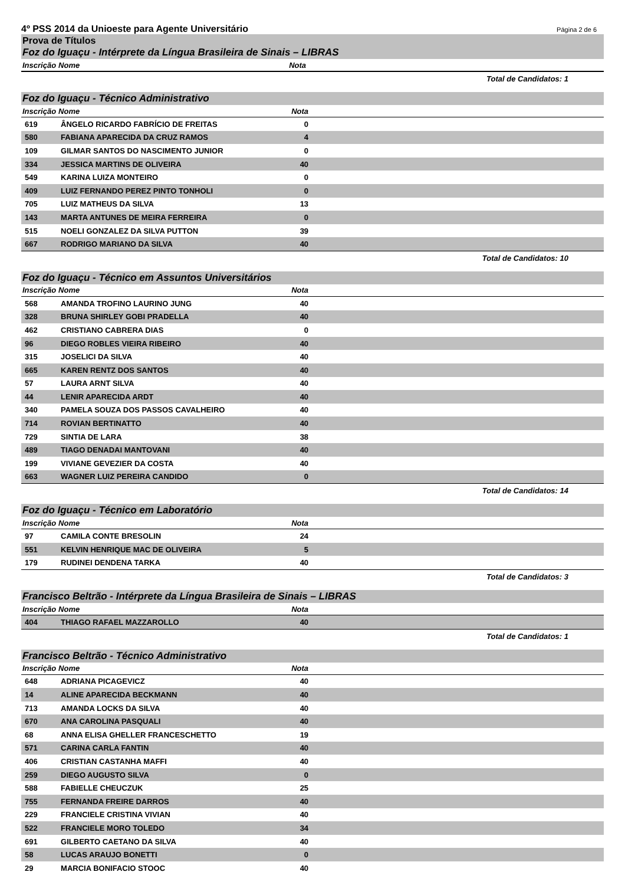4º PSS 2014 da Unioeste para Agente Universitário Página 2 de 6
Prova de Títulos
Foz do Iguaçu - Intérprete da Língua Brasileira de Sinais – LIBRAS
| Inscrição | Nome | Nota | |
| --- | --- | --- | --- |
Total de Candidatos: 1
Foz do Iguaçu - Técnico Administrativo
| Inscrição | Nome | Nota | |
| --- | --- | --- | --- |
| 619 | ÂNGELO RICARDO FABRÍCIO DE FREITAS | 0 | |
| 580 | FABIANA APARECIDA DA CRUZ RAMOS | 4 | |
| 109 | GILMAR SANTOS DO NASCIMENTO JUNIOR | 0 | |
| 334 | JESSICA MARTINS DE OLIVEIRA | 40 | |
| 549 | KARINA LUIZA MONTEIRO | 0 | |
| 409 | LUIZ FERNANDO PEREZ PINTO TONHOLI | 0 | |
| 705 | LUIZ MATHEUS DA SILVA | 13 | |
| 143 | MARTA ANTUNES DE MEIRA FERREIRA | 0 | |
| 515 | NOELI GONZALEZ DA SILVA PUTTON | 39 | |
| 667 | RODRIGO MARIANO DA SILVA | 40 | |
Total de Candidatos: 10
Foz do Iguaçu - Técnico em Assuntos Universitários
| Inscrição | Nome | Nota | |
| --- | --- | --- | --- |
| 568 | AMANDA TROFINO LAURINO JUNG | 40 | |
| 328 | BRUNA SHIRLEY GOBI PRADELLA | 40 | |
| 462 | CRISTIANO CABRERA DIAS | 0 | |
| 96 | DIEGO ROBLES VIEIRA RIBEIRO | 40 | |
| 315 | JOSELICI DA SILVA | 40 | |
| 665 | KAREN RENTZ DOS SANTOS | 40 | |
| 57 | LAURA ARNT SILVA | 40 | |
| 44 | LENIR APARECIDA ARDT | 40 | |
| 340 | PAMELA SOUZA DOS PASSOS CAVALHEIRO | 40 | |
| 714 | ROVIAN BERTINATTO | 40 | |
| 729 | SINTIA DE LARA | 38 | |
| 489 | TIAGO DENADAI MANTOVANI | 40 | |
| 199 | VIVIANE GEVEZIER DA COSTA | 40 | |
| 663 | WAGNER LUIZ PEREIRA CANDIDO | 0 | |
Total de Candidatos: 14
Foz do Iguaçu - Técnico em Laboratório
| Inscrição | Nome | Nota | |
| --- | --- | --- | --- |
| 97 | CAMILA CONTE BRESOLIN | 24 | |
| 551 | KELVIN HENRIQUE MAC DE OLIVEIRA | 5 | |
| 179 | RUDINEI DENDENA TARKA | 40 | |
Total de Candidatos: 3
Francisco Beltrão - Intérprete da Língua Brasileira de Sinais – LIBRAS
| Inscrição | Nome | Nota | |
| --- | --- | --- | --- |
| 404 | THIAGO RAFAEL MAZZAROLLO | 40 | |
Total de Candidatos: 1
Francisco Beltrão - Técnico Administrativo
| Inscrição | Nome | Nota | |
| --- | --- | --- | --- |
| 648 | ADRIANA PICAGEVICZ | 40 | |
| 14 | ALINE APARECIDA BECKMANN | 40 | |
| 713 | AMANDA LOCKS DA SILVA | 40 | |
| 670 | ANA CAROLINA PASQUALI | 40 | |
| 68 | ANNA ELISA GHELLER FRANCESCHETTO | 19 | |
| 571 | CARINA CARLA FANTIN | 40 | |
| 406 | CRISTIAN CASTANHA MAFFI | 40 | |
| 259 | DIEGO AUGUSTO SILVA | 0 | |
| 588 | FABIELLE CHEUCZUK | 25 | |
| 755 | FERNANDA FREIRE DARROS | 40 | |
| 229 | FRANCIELE CRISTINA VIVIAN | 40 | |
| 522 | FRANCIELE MORO TOLEDO | 34 | |
| 691 | GILBERTO CAETANO DA SILVA | 40 | |
| 58 | LUCAS ARAUJO BONETTI | 0 | |
| 29 | MARCIA BONIFACIO STOOC | 40 | |